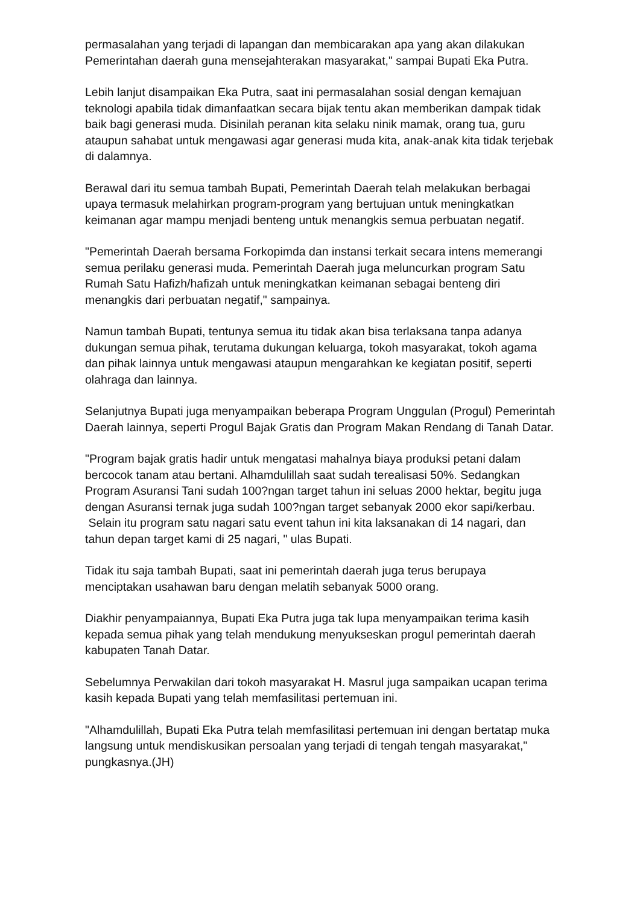permasalahan yang terjadi di lapangan dan membicarakan apa yang akan dilakukan Pemerintahan daerah guna mensejahterakan masyarakat," sampai Bupati Eka Putra.
Lebih lanjut disampaikan Eka Putra, saat ini permasalahan sosial dengan kemajuan teknologi apabila tidak dimanfaatkan secara bijak tentu akan memberikan dampak tidak baik bagi generasi muda. Disinilah peranan kita selaku ninik mamak, orang tua, guru ataupun sahabat untuk mengawasi agar generasi muda kita, anak-anak kita tidak terjebak di dalamnya.
Berawal dari itu semua tambah Bupati, Pemerintah Daerah telah melakukan berbagai upaya termasuk melahirkan program-program yang bertujuan untuk meningkatkan keimanan agar mampu menjadi benteng untuk menangkis semua perbuatan negatif.
"Pemerintah Daerah bersama Forkopimda dan instansi terkait secara intens memerangi semua perilaku generasi muda. Pemerintah Daerah juga meluncurkan program Satu Rumah Satu Hafizh/hafizah untuk meningkatkan keimanan sebagai benteng diri menangkis dari perbuatan negatif," sampainya.
Namun tambah Bupati, tentunya semua itu tidak akan bisa terlaksana tanpa adanya dukungan semua pihak, terutama dukungan keluarga, tokoh masyarakat, tokoh agama dan pihak lainnya untuk mengawasi ataupun mengarahkan ke kegiatan positif, seperti olahraga dan lainnya.
Selanjutnya Bupati juga menyampaikan beberapa Program Unggulan (Progul) Pemerintah Daerah lainnya, seperti Progul Bajak Gratis dan Program Makan Rendang di Tanah Datar.
"Program bajak gratis hadir untuk mengatasi mahalnya biaya produksi petani dalam bercocok tanam atau bertani. Alhamdulillah saat sudah terealisasi 50%. Sedangkan Program Asuransi Tani sudah 100?ngan target tahun ini seluas 2000 hektar, begitu juga dengan Asuransi ternak juga sudah 100?ngan target sebanyak 2000 ekor sapi/kerbau. Selain itu program satu nagari satu event tahun ini kita laksanakan di 14 nagari, dan tahun depan target kami di 25 nagari, " ulas Bupati.
Tidak itu saja tambah Bupati, saat ini pemerintah daerah juga terus berupaya menciptakan usahawan baru dengan melatih sebanyak 5000 orang.
Diakhir penyampaiannya, Bupati Eka Putra juga tak lupa menyampaikan terima kasih kepada semua pihak yang telah mendukung menyukseskan progul pemerintah daerah kabupaten Tanah Datar.
Sebelumnya Perwakilan dari tokoh masyarakat H. Masrul juga sampaikan ucapan terima kasih kepada Bupati yang telah memfasilitasi pertemuan ini.
"Alhamdulillah, Bupati Eka Putra telah memfasilitasi pertemuan ini dengan bertatap muka langsung untuk mendiskusikan persoalan yang terjadi di tengah tengah masyarakat," pungkasnya.(JH)